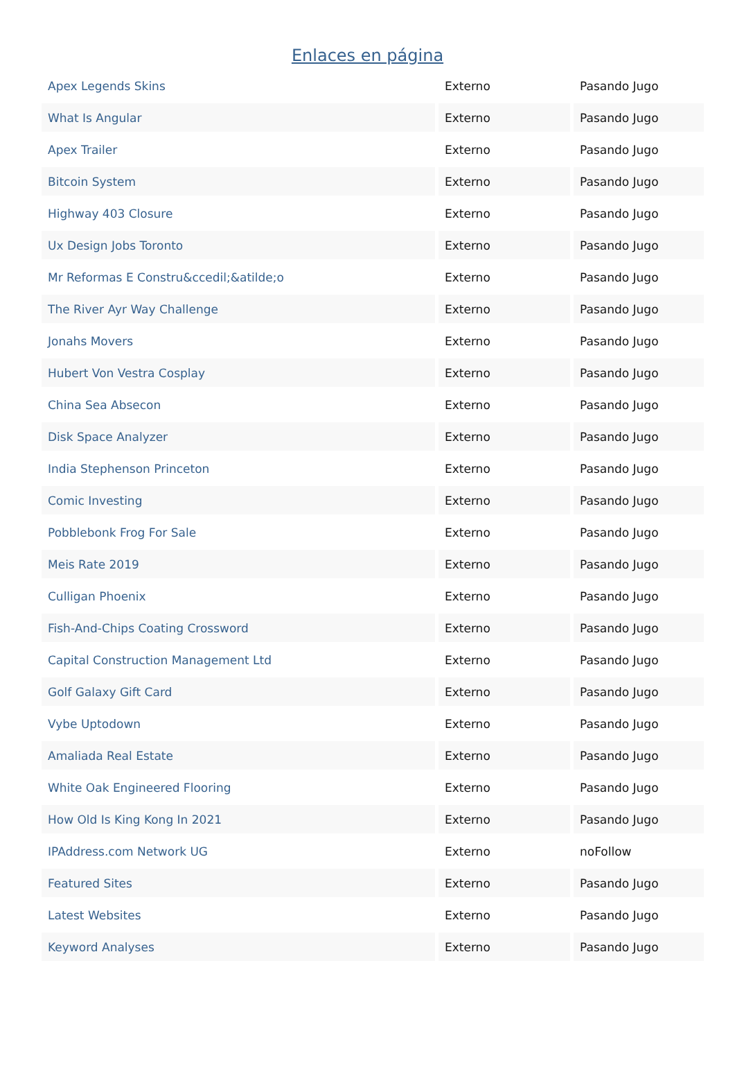Enlaces en página
| Apex Legends Skins | Externo | Pasando Jugo |
| What Is Angular | Externo | Pasando Jugo |
| Apex Trailer | Externo | Pasando Jugo |
| Bitcoin System | Externo | Pasando Jugo |
| Highway 403 Closure | Externo | Pasando Jugo |
| Ux Design Jobs Toronto | Externo | Pasando Jugo |
| Mr Reformas E Constru&ccedil;&atilde;o | Externo | Pasando Jugo |
| The River Ayr Way Challenge | Externo | Pasando Jugo |
| Jonahs Movers | Externo | Pasando Jugo |
| Hubert Von Vestra Cosplay | Externo | Pasando Jugo |
| China Sea Absecon | Externo | Pasando Jugo |
| Disk Space Analyzer | Externo | Pasando Jugo |
| India Stephenson Princeton | Externo | Pasando Jugo |
| Comic Investing | Externo | Pasando Jugo |
| Pobblebonk Frog For Sale | Externo | Pasando Jugo |
| Meis Rate 2019 | Externo | Pasando Jugo |
| Culligan Phoenix | Externo | Pasando Jugo |
| Fish-And-Chips Coating Crossword | Externo | Pasando Jugo |
| Capital Construction Management Ltd | Externo | Pasando Jugo |
| Golf Galaxy Gift Card | Externo | Pasando Jugo |
| Vybe Uptodown | Externo | Pasando Jugo |
| Amaliada Real Estate | Externo | Pasando Jugo |
| White Oak Engineered Flooring | Externo | Pasando Jugo |
| How Old Is King Kong In 2021 | Externo | Pasando Jugo |
| IPAddress.com Network UG | Externo | noFollow |
| Featured Sites | Externo | Pasando Jugo |
| Latest Websites | Externo | Pasando Jugo |
| Keyword Analyses | Externo | Pasando Jugo |